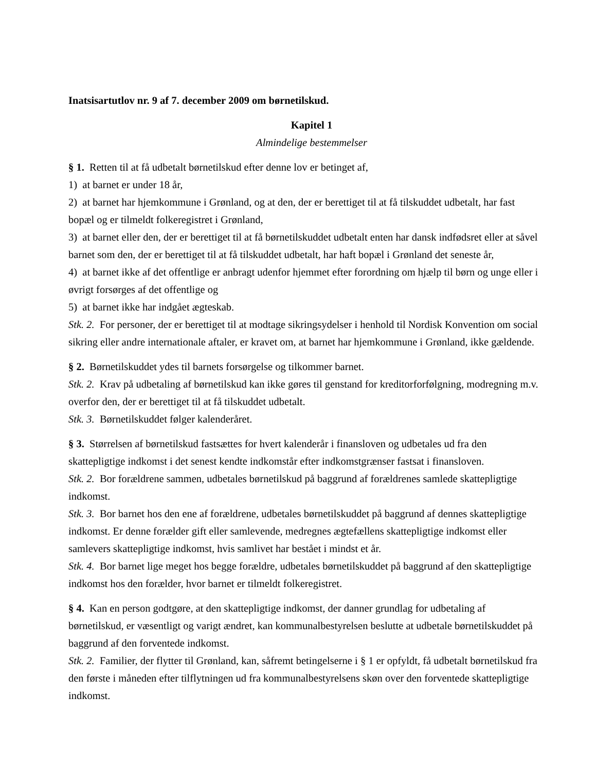Inatsisartutlov nr. 9 af 7. december 2009 om børnetilskud.
Kapitel 1
Almindelige bestemmelser
§ 1. Retten til at få udbetalt børnetilskud efter denne lov er betinget af,
1) at barnet er under 18 år,
2) at barnet har hjemkommune i Grønland, og at den, der er berettiget til at få tilskuddet udbetalt, har fast bopæl og er tilmeldt folkeregistret i Grønland,
3) at barnet eller den, der er berettiget til at få børnetilskuddet udbetalt enten har dansk indfødsret eller at såvel barnet som den, der er berettiget til at få tilskuddet udbetalt, har haft bopæl i Grønland det seneste år,
4) at barnet ikke af det offentlige er anbragt udenfor hjemmet efter forordning om hjælp til børn og unge eller i øvrigt forsørges af det offentlige og
5) at barnet ikke har indgået ægteskab.
Stk. 2. For personer, der er berettiget til at modtage sikringsydelser i henhold til Nordisk Konvention om social sikring eller andre internationale aftaler, er kravet om, at barnet har hjemkommune i Grønland, ikke gældende.
§ 2. Børnetilskuddet ydes til barnets forsørgelse og tilkommer barnet.
Stk. 2. Krav på udbetaling af børnetilskud kan ikke gøres til genstand for kreditorforfølgning, modregning m.v. overfor den, der er berettiget til at få tilskuddet udbetalt.
Stk. 3. Børnetilskuddet følger kalenderåret.
§ 3. Størrelsen af børnetilskud fastsættes for hvert kalenderår i finansloven og udbetales ud fra den skattepligtige indkomst i det senest kendte indkomstår efter indkomstgrænser fastsat i finansloven.
Stk. 2. Bor forældrene sammen, udbetales børnetilskud på baggrund af forældrenes samlede skattepligtige indkomst.
Stk. 3. Bor barnet hos den ene af forældrene, udbetales børnetilskuddet på baggrund af dennes skattepligtige indkomst. Er denne forælder gift eller samlevende, medregnes ægtefællens skattepligtige indkomst eller samlevers skattepligtige indkomst, hvis samlivet har bestået i mindst et år.
Stk. 4. Bor barnet lige meget hos begge forældre, udbetales børnetilskuddet på baggrund af den skattepligtige indkomst hos den forælder, hvor barnet er tilmeldt folkeregistret.
§ 4. Kan en person godtgøre, at den skattepligtige indkomst, der danner grundlag for udbetaling af børnetilskud, er væsentligt og varigt ændret, kan kommunalbestyrelsen beslutte at udbetale børnetilskuddet på baggrund af den forventede indkomst.
Stk. 2. Familier, der flytter til Grønland, kan, såfremt betingelserne i § 1 er opfyldt, få udbetalt børnetilskud fra den første i måneden efter tilflytningen ud fra kommunalbestyrelsens skøn over den forventede skattepligtige indkomst.